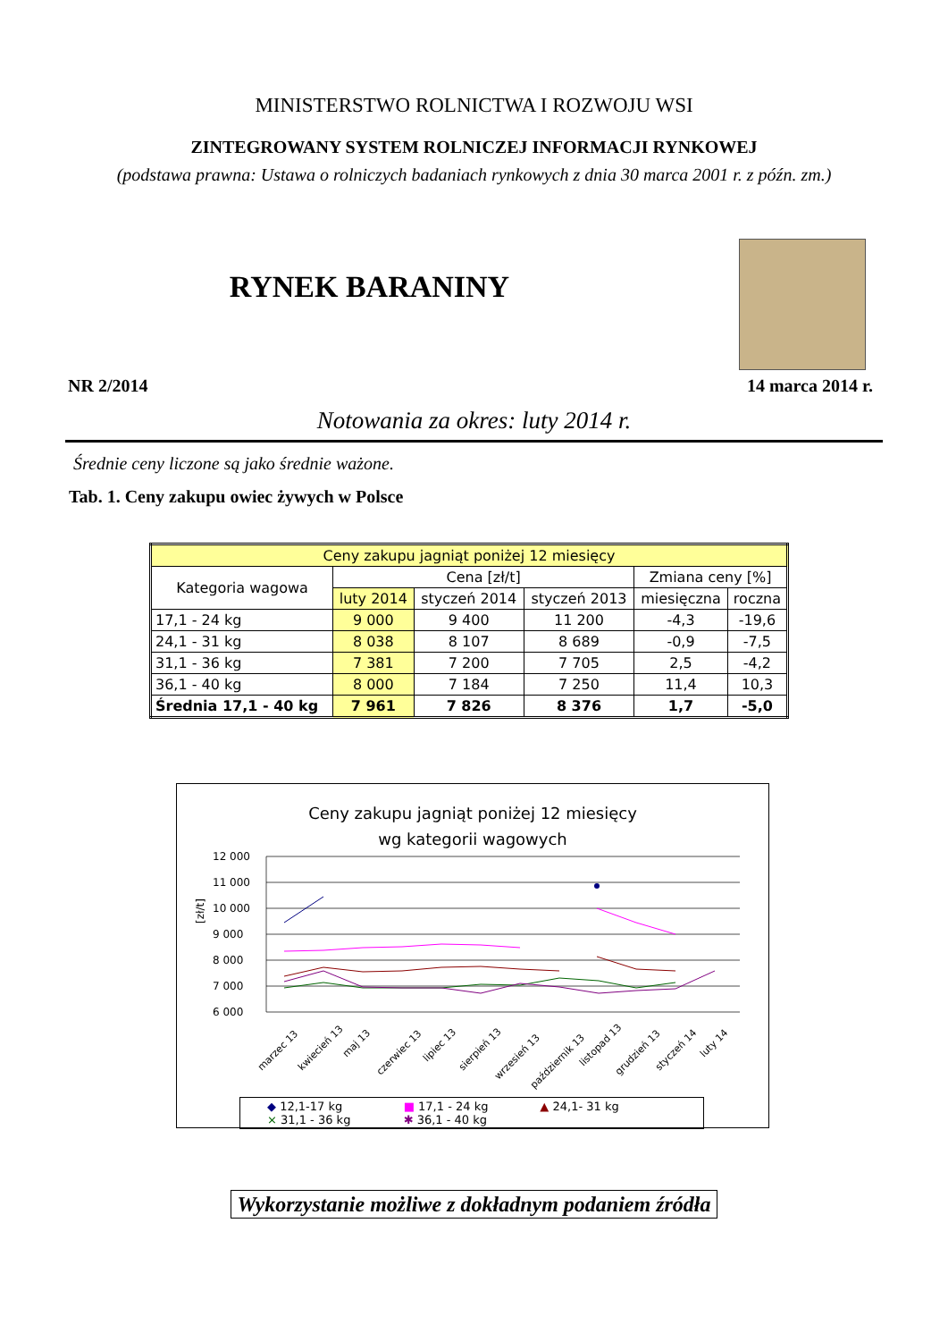MINISTERSTWO ROLNICTWA I ROZWOJU WSI
ZINTEGROWANY SYSTEM ROLNICZEJ INFORMACJI RYNKOWEJ
(podstawa prawna: Ustawa o rolniczych badaniach rynkowych z dnia 30 marca 2001 r. z późn. zm.)
RYNEK BARANINY
NR 2/2014 14 marca 2014 r.
Notowania za okres: luty 2014 r.
Średnie ceny liczone są jako średnie ważone.
Tab. 1. Ceny zakupu owiec żywych w Polsce
| Ceny zakupu jagniąt poniżej 12 miesięcy | | | | | |
| Kategoria wagowa | Cena [zł/t] | | | Zmiana ceny [%] | |
| | luty 2014 | styczeń 2014 | styczeń 2013 | miesięczna | roczna |
| 17,1 - 24 kg | 9 000 | 9 400 | 11 200 | -4,3 | -19,6 |
| 24,1 - 31 kg | 8 038 | 8 107 | 8 689 | -0,9 | -7,5 |
| 31,1 - 36 kg | 7 381 | 7 200 | 7 705 | 2,5 | -4,2 |
| 36,1 - 40 kg | 8 000 | 7 184 | 7 250 | 11,4 | 10,3 |
| Średnia 17,1 - 40 kg | 7 961 | 7 826 | 8 376 | 1,7 | -5,0 |
Ceny zakupu jagniąt poniżej 12 miesięcy
wg kategorii wagowych
[zł/t]
12 000
11 000
10 000
9 000
8 000
7 000
6 000
marzec 13
kwiecień 13
maj 13
czerwiec 13
lipiec 13
sierpień 13
wrzesień 13
październik 13
listopad 13
grudzień 13
styczeń 14
luty 14
◆ 12,1-17 kg ■ 17,1 - 24 kg ▲ 24,1- 31 kg × 31,1 - 36 kg ✱ 36,1 - 40 kg
Wykorzystanie możliwe z dokładnym podaniem źródła